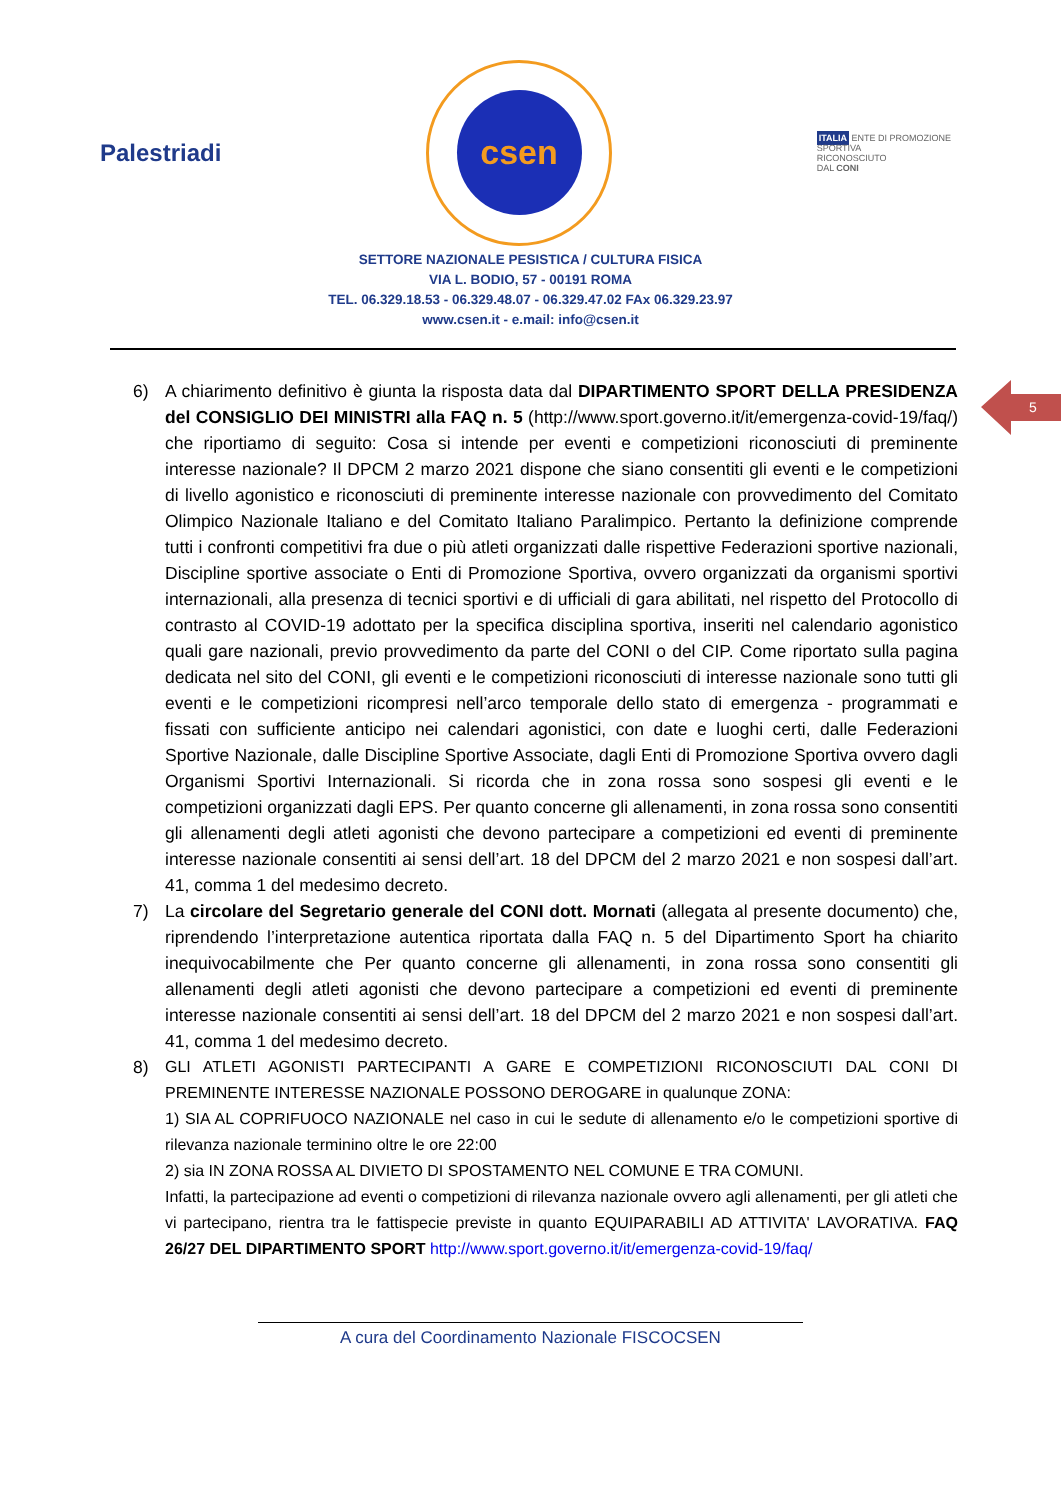5
Palestriadi
csen
ITALIA ENTE DI PROMOZIONE
SPORTIVA
RICONOSCIUTO
DAL CONI
SETTORE NAZIONALE PESISTICA / CULTURA FISICA
VIA L. BODIO, 57 - 00191 ROMA
TEL. 06.329.18.53 - 06.329.48.07 - 06.329.47.02 FAx 06.329.23.97
www.csen.it - e.mail: info@csen.it
6) A chiarimento definitivo è giunta la risposta data dal DIPARTIMENTO SPORT DELLA PRESIDENZA del CONSIGLIO DEI MINISTRI alla FAQ n. 5 (http://www.sport.governo.it/it/emergenza-covid-19/faq/) che riportiamo di seguito: Cosa si intende per eventi e competizioni riconosciuti di preminente interesse nazionale? Il DPCM 2 marzo 2021 dispone che siano consentiti gli eventi e le competizioni di livello agonistico e riconosciuti di preminente interesse nazionale con provvedimento del Comitato Olimpico Nazionale Italiano e del Comitato Italiano Paralimpico. Pertanto la definizione comprende tutti i confronti competitivi fra due o più atleti organizzati dalle rispettive Federazioni sportive nazionali, Discipline sportive associate o Enti di Promozione Sportiva, ovvero organizzati da organismi sportivi internazionali, alla presenza di tecnici sportivi e di ufficiali di gara abilitati, nel rispetto del Protocollo di contrasto al COVID-19 adottato per la specifica disciplina sportiva, inseriti nel calendario agonistico quali gare nazionali, previo provvedimento da parte del CONI o del CIP. Come riportato sulla pagina dedicata nel sito del CONI, gli eventi e le competizioni riconosciuti di interesse nazionale sono tutti gli eventi e le competizioni ricompresi nell’arco temporale dello stato di emergenza - programmati e fissati con sufficiente anticipo nei calendari agonistici, con date e luoghi certi, dalle Federazioni Sportive Nazionale, dalle Discipline Sportive Associate, dagli Enti di Promozione Sportiva ovvero dagli Organismi Sportivi Internazionali. Si ricorda che in zona rossa sono sospesi gli eventi e le competizioni organizzati dagli EPS. Per quanto concerne gli allenamenti, in zona rossa sono consentiti gli allenamenti degli atleti agonisti che devono partecipare a competizioni ed eventi di preminente interesse nazionale consentiti ai sensi dell’art. 18 del DPCM del 2 marzo 2021 e non sospesi dall’art. 41, comma 1 del medesimo decreto.
7) La circolare del Segretario generale del CONI dott. Mornati (allegata al presente documento) che, riprendendo l’interpretazione autentica riportata dalla FAQ n. 5 del Dipartimento Sport ha chiarito inequivocabilmente che Per quanto concerne gli allenamenti, in zona rossa sono consentiti gli allenamenti degli atleti agonisti che devono partecipare a competizioni ed eventi di preminente interesse nazionale consentiti ai sensi dell’art. 18 del DPCM del 2 marzo 2021 e non sospesi dall’art. 41, comma 1 del medesimo decreto.
8) GLI ATLETI AGONISTI PARTECIPANTI A GARE E COMPETIZIONI RICONOSCIUTI DAL CONI DI PREMINENTE INTERESSE NAZIONALE POSSONO DEROGARE in qualunque ZONA:
1) SIA AL COPRIFUOCO NAZIONALE nel caso in cui le sedute di allenamento e/o le competizioni sportive di rilevanza nazionale terminino oltre le ore 22:00
2) sia IN ZONA ROSSA AL DIVIETO DI SPOSTAMENTO NEL COMUNE E TRA COMUNI.
Infatti, la partecipazione ad eventi o competizioni di rilevanza nazionale ovvero agli allenamenti, per gli atleti che vi partecipano, rientra tra le fattispecie previste in quanto EQUIPARABILI AD ATTIVITA' LAVORATIVA. FAQ 26/27 DEL DIPARTIMENTO SPORT http://www.sport.governo.it/it/emergenza-covid-19/faq/
A cura del Coordinamento Nazionale FISCOCSEN